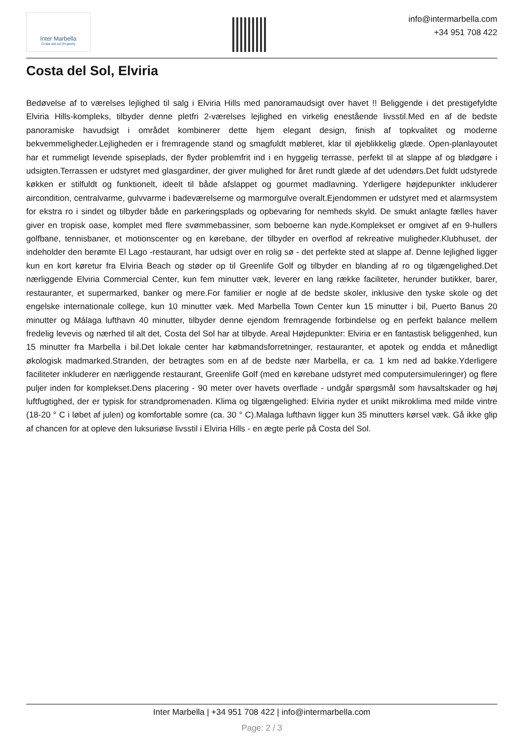Inter Marbella
Costa del sol Property
info@intermarbella.com
+34 951 708 422
Costa del Sol, Elviria
Bedøvelse af to værelses lejlighed til salg i Elviria Hills med panoramaudsigt over havet !! Beliggende i det prestigefyldte Elviria Hills-kompleks, tilbyder denne pletfri 2-værelses lejlighed en virkelig enestående livsstil.Med en af de bedste panoramiske havudsigt i området kombinerer dette hjem elegant design, finish af topkvalitet og moderne bekvemmeligheder.Lejligheden er i fremragende stand og smagfuldt møbleret, klar til øjeblikkelig glæde. Open-planlayoutet har et rummeligt levende spiseplads, der flyder problemfrit ind i en hyggelig terrasse, perfekt til at slappe af og blødgøre i udsigten.Terrassen er udstyret med glasgardiner, der giver mulighed for året rundt glæde af det udendørs.Det fuldt udstyrede køkken er stilfuldt og funktionelt, ideelt til både afslappet og gourmet madlavning. Yderligere højdepunkter inkluderer aircondition, centralvarme, gulvvarme i badeværelserne og marmorgulve overalt.Ejendommen er udstyret med et alarmsystem for ekstra ro i sindet og tilbyder både en parkeringsplads og opbevaring for nemheds skyld. De smukt anlagte fælles haver giver en tropisk oase, komplet med flere svømmebassiner, som beboerne kan nyde.Komplekset er omgivet af en 9-hullers golfbane, tennisbaner, et motionscenter og en kørebane, der tilbyder en overflod af rekreative muligheder.Klubhuset, der indeholder den berømte El Lago -restaurant, har udsigt over en rolig sø - det perfekte sted at slappe af. Denne lejlighed ligger kun en kort køretur fra Elviria Beach og støder op til Greenlife Golf og tilbyder en blanding af ro og tilgængelighed.Det nærliggende Elviria Commercial Center, kun fem minutter væk, leverer en lang række faciliteter, herunder butikker, barer, restauranter, et supermarked, banker og mere.For familier er nogle af de bedste skoler, inklusive den tyske skole og det engelske internationale college, kun 10 minutter væk. Med Marbella Town Center kun 15 minutter i bil, Puerto Banus 20 minutter og Málaga lufthavn 40 minutter, tilbyder denne ejendom fremragende forbindelse og en perfekt balance mellem fredelig levevis og nærhed til alt det, Costa del Sol har at tilbyde. Areal Højdepunkter: Elviria er en fantastisk beliggenhed, kun 15 minutter fra Marbella i bil.Det lokale center har købmandsforretninger, restauranter, et apotek og endda et månedligt økologisk madmarked.Stranden, der betragtes som en af de bedste nær Marbella, er ca. 1 km ned ad bakke.Yderligere faciliteter inkluderer en nærliggende restaurant, Greenlife Golf (med en kørebane udstyret med computersimuleringer) og flere puljer inden for komplekset.Dens placering - 90 meter over havets overflade - undgår spørgsmål som havsaltskader og høj luftfugtighed, der er typisk for strandpromenaden. Klima og tilgængelighed: Elviria nyder et unikt mikroklima med milde vintre (18-20 ° C i løbet af julen) og komfortable somre (ca. 30 ° C).Malaga lufthavn ligger kun 35 minutters kørsel væk. Gå ikke glip af chancen for at opleve den luksuriøse livsstil i Elviria Hills - en ægte perle på Costa del Sol.
Inter Marbella | +34 951 708 422 | info@intermarbella.com
Page: 2 / 3